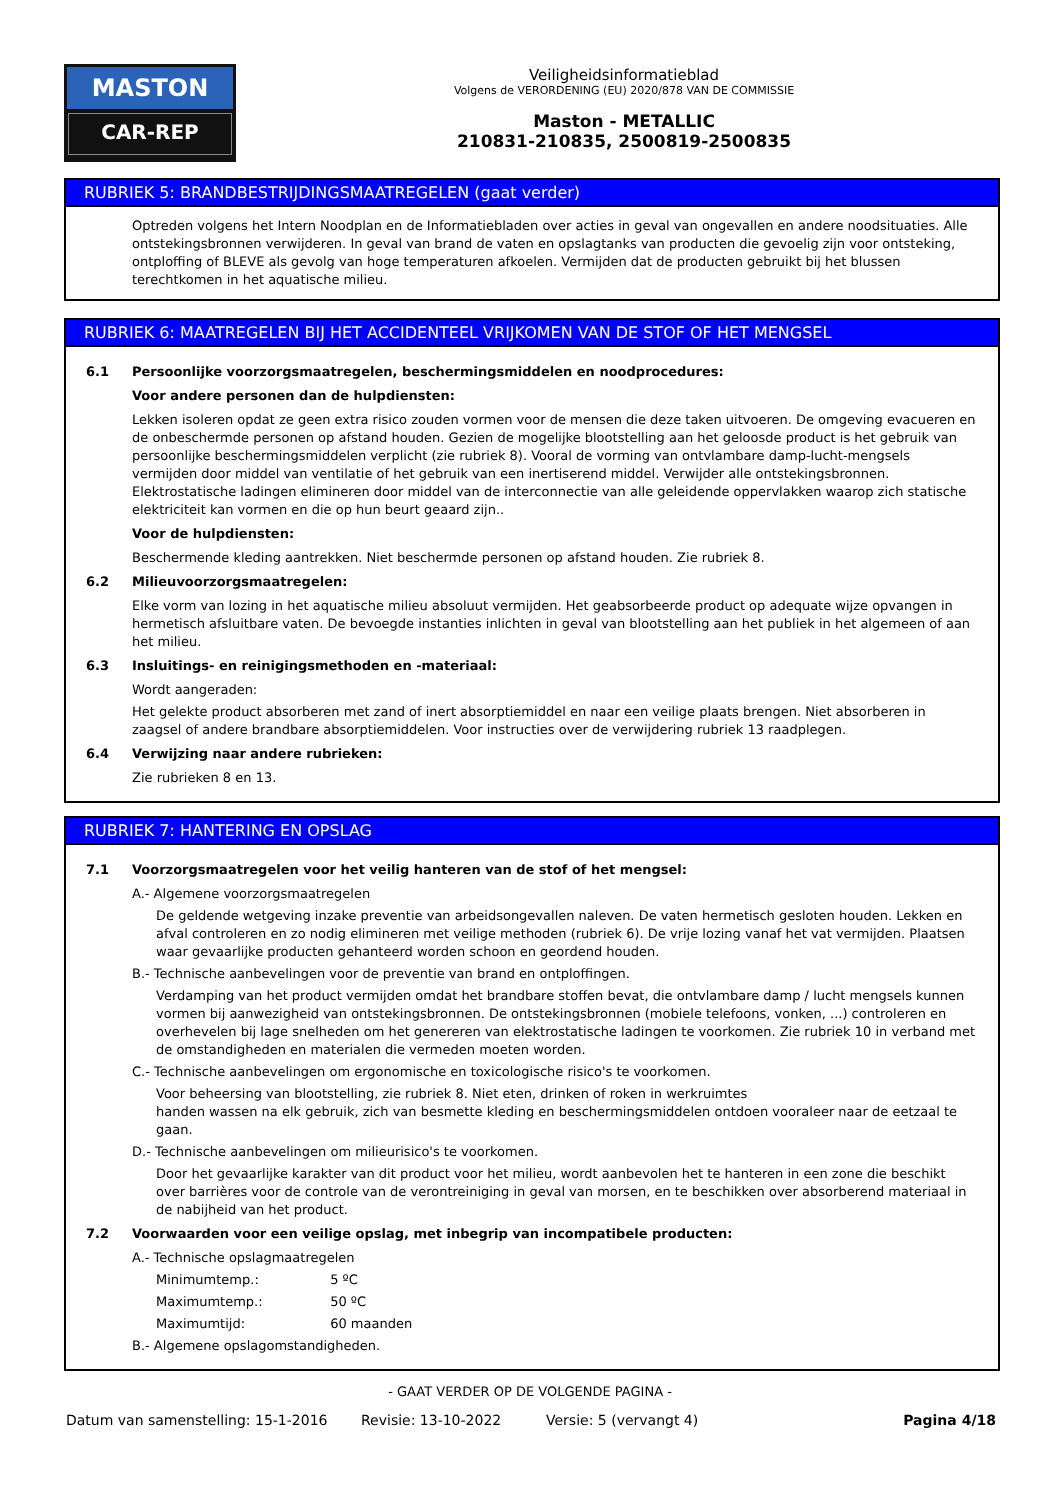MASTON
CAR-REP
Veiligheidsinformatieblad
Volgens de VERORDENING (EU) 2020/878 VAN DE COMMISSIE
Maston - METALLIC
210831-210835, 2500819-2500835
RUBRIEK 5: BRANDBESTRIJDINGSMAATREGELEN (gaat verder)
Optreden volgens het Intern Noodplan en de Informatiebladen over acties in geval van ongevallen en andere noodsituaties. Alle ontstekingsbronnen verwijderen. In geval van brand de vaten en opslagtanks van producten die gevoelig zijn voor ontsteking, ontploffing of BLEVE als gevolg van hoge temperaturen afkoelen. Vermijden dat de producten gebruikt bij het blussen terechtkomen in het aquatische milieu.
RUBRIEK 6: MAATREGELEN BIJ HET ACCIDENTEEL VRIJKOMEN VAN DE STOF OF HET MENGSEL
6.1 Persoonlijke voorzorgsmaatregelen, beschermingsmiddelen en noodprocedures:
Voor andere personen dan de hulpdiensten:
Lekken isoleren opdat ze geen extra risico zouden vormen voor de mensen die deze taken uitvoeren. De omgeving evacueren en de onbeschermde personen op afstand houden. Gezien de mogelijke blootstelling aan het geloosde product is het gebruik van persoonlijke beschermingsmiddelen verplicht (zie rubriek 8). Vooral de vorming van ontvlambare damp-lucht-mengsels vermijden door middel van ventilatie of het gebruik van een inertiserend middel. Verwijder alle ontstekingsbronnen. Elektrostatische ladingen elimineren door middel van de interconnectie van alle geleidende oppervlakken waarop zich statische elektriciteit kan vormen en die op hun beurt geaard zijn..
Voor de hulpdiensten:
Beschermende kleding aantrekken. Niet beschermde personen op afstand houden. Zie rubriek 8.
6.2 Milieuvoorzorgsmaatregelen:
Elke vorm van lozing in het aquatische milieu absoluut vermijden. Het geabsorbeerde product op adequate wijze opvangen in hermetisch afsluitbare vaten. De bevoegde instanties inlichten in geval van blootstelling aan het publiek in het algemeen of aan het milieu.
6.3 Insluitings- en reinigingsmethoden en -materiaal:
Wordt aangeraden:
Het gelekte product absorberen met zand of inert absorptiemiddel en naar een veilige plaats brengen. Niet absorberen in zaagsel of andere brandbare absorptiemiddelen. Voor instructies over de verwijdering rubriek 13 raadplegen.
6.4 Verwijzing naar andere rubrieken:
Zie rubrieken 8 en 13.
RUBRIEK 7: HANTERING EN OPSLAG
7.1 Voorzorgsmaatregelen voor het veilig hanteren van de stof of het mengsel:
A.- Algemene voorzorgsmaatregelen
De geldende wetgeving inzake preventie van arbeidsongevallen naleven. De vaten hermetisch gesloten houden. Lekken en afval controleren en zo nodig elimineren met veilige methoden (rubriek 6). De vrije lozing vanaf het vat vermijden. Plaatsen waar gevaarlijke producten gehanteerd worden schoon en geordend houden.
B.- Technische aanbevelingen voor de preventie van brand en ontploffingen.
Verdamping van het product vermijden omdat het brandbare stoffen bevat, die ontvlambare damp / lucht mengsels kunnen vormen bij aanwezigheid van ontstekingsbronnen. De ontstekingsbronnen (mobiele telefoons, vonken, ...) controleren en overhevelen bij lage snelheden om het genereren van elektrostatische ladingen te voorkomen. Zie rubriek 10 in verband met de omstandigheden en materialen die vermeden moeten worden.
C.- Technische aanbevelingen om ergonomische en toxicologische risico's te voorkomen.
Voor beheersing van blootstelling, zie rubriek 8. Niet eten, drinken of roken in werkruimtes
handen wassen na elk gebruik, zich van besmette kleding en beschermingsmiddelen ontdoen vooraleer naar de eetzaal te gaan.
D.- Technische aanbevelingen om milieurisico's te voorkomen.
Door het gevaarlijke karakter van dit product voor het milieu, wordt aanbevolen het te hanteren in een zone die beschikt over barrières voor de controle van de verontreiniging in geval van morsen, en te beschikken over absorberend materiaal in de nabijheid van het product.
7.2 Voorwaarden voor een veilige opslag, met inbegrip van incompatibele producten:
A.- Technische opslagmaatregelen
Minimumtemp.: 5 ºC
Maximumtemp.: 50 ºC
Maximumtijd: 60 maanden
B.- Algemene opslagomstandigheden.
- GAAT VERDER OP DE VOLGENDE PAGINA -
Datum van samenstelling: 15-1-2016 Revisie: 13-10-2022 Versie: 5 (vervangt 4) Pagina 4/18